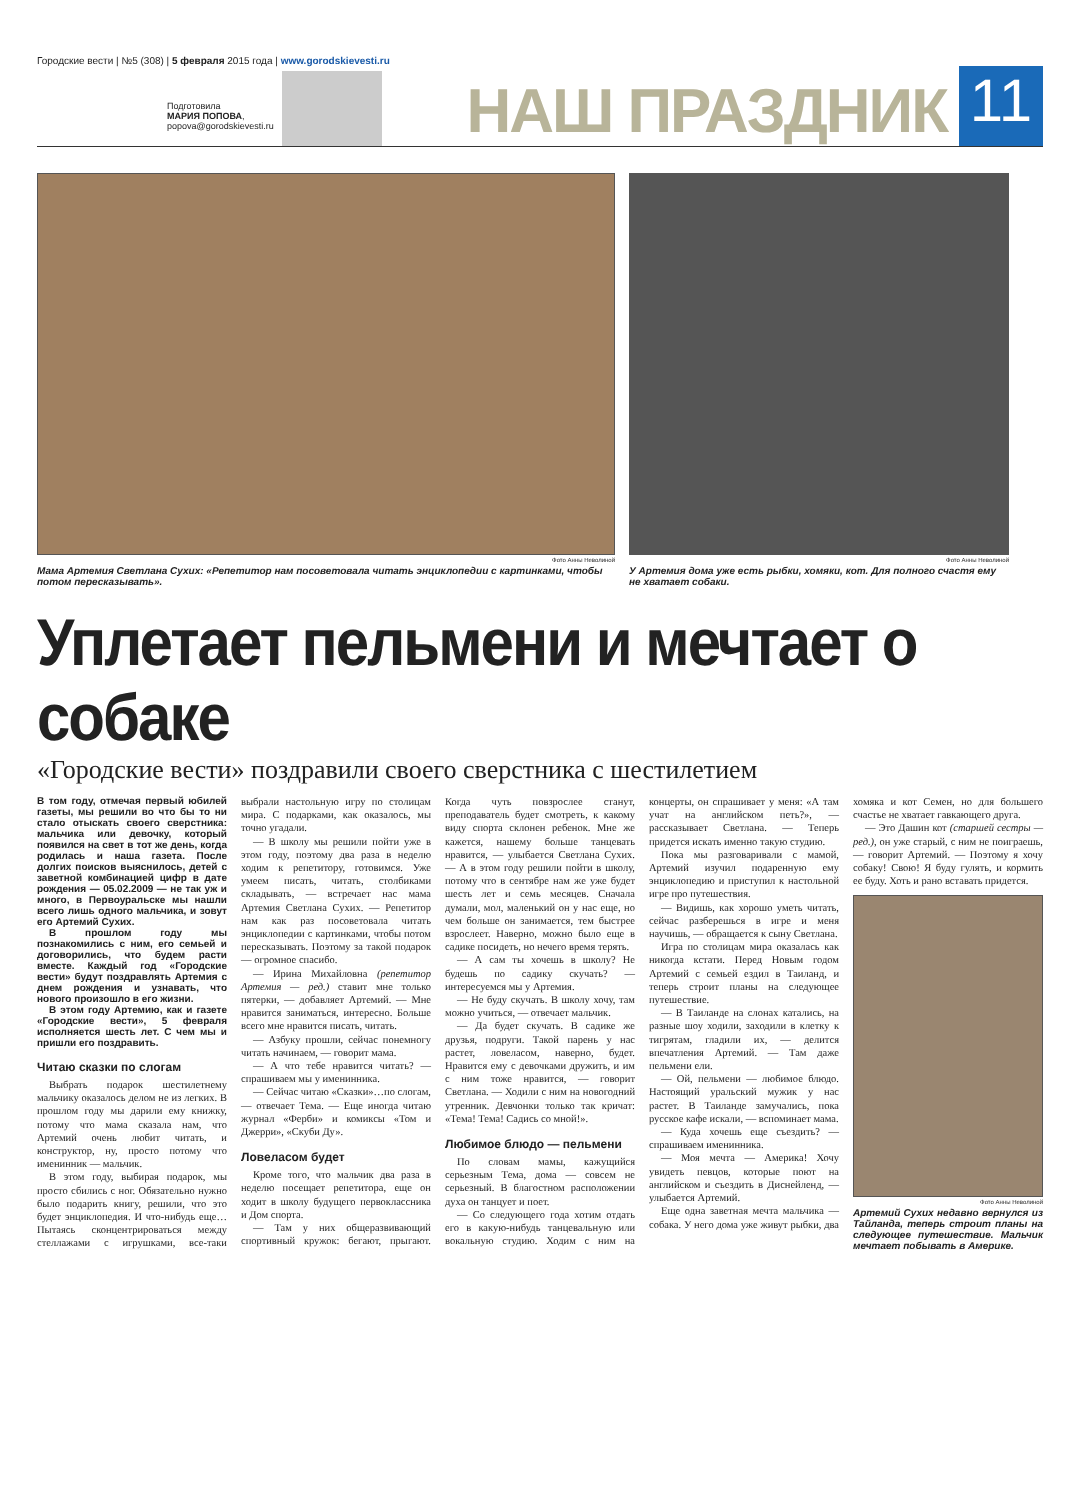Городские вести | №5 (308) | 5 февраля 2015 года | www.gorodskievesti.ru
Подготовила
МАРИЯ ПОПОВА,
popova@gorodskievesti.ru
НАШ ПРАЗДНИК
11
Фото Анны Неволиной
Мама Артемия Светлана Сухих: «Репетитор нам посоветовала читать энциклопедии с картинками, чтобы потом пересказывать».
Фото Анны Неволиной
У Артемия дома уже есть рыбки, хомяки, кот. Для полного счастя ему не хватает собаки.
Уплетает пельмени и мечтает о собаке
«Городские вести» поздравили своего сверстника с шестилетием
В том году, отмечая первый юбилей газеты, мы решили во что бы то ни стало отыскать своего сверстника: мальчика или девочку, который появился на свет в тот же день, когда родилась и наша газета. После долгих поисков выяснилось, детей с заветной комбинацией цифр в дате рождения — 05.02.2009 — не так уж и много, в Первоуральске мы нашли всего лишь одного мальчика, и зовут его Артемий Сухих.
В прошлом году мы познакомились с ним, его семьей и договорились, что будем расти вместе. Каждый год «Городские вести» будут поздравлять Артемия с днем рождения и узнавать, что нового произошло в его жизни.
В этом году Артемию, как и газете «Городские вести», 5 февраля исполняется шесть лет. С чем мы и пришли его поздравить.
Читаю сказки по слогам
Выбрать подарок шестилетнему мальчику оказалось делом не из легких. В прошлом году мы дарили ему книжку, потому что мама сказала нам, что Артемий очень любит читать, и конструктор, ну, просто потому что именинник — мальчик.
В этом году, выбирая подарок, мы просто сбились с ног. Обязательно нужно было подарить книгу, решили, что это будет энциклопедия. И что-нибудь еще… Пытаясь сконцентрироваться между стеллажами с игрушками, все-таки выбрали настольную игру по столицам мира. С подарками, как оказалось, мы точно угадали.
— В школу мы решили пойти уже в этом году, поэтому два раза в неделю ходим к репетитору, готовимся. Уже умеем писать, читать, столбиками складывать, — встречает нас мама Артемия Светлана Сухих. — Репетитор нам как раз посоветовала читать энциклопедии с картинками, чтобы потом пересказывать. Поэтому за такой подарок — огромное спасибо.
— Ирина Михайловна (репетитор Артемия — ред.) ставит мне только пятерки, — добавляет Артемий. — Мне нравится заниматься, интересно. Больше всего мне нравится писать, читать.
— Азбуку прошли, сейчас понемногу читать начинаем, — говорит мама.
— А что тебе нравится читать? — спрашиваем мы у именинника.
— Сейчас читаю «Сказки»…по слогам, — отвечает Тема. — Еще иногда читаю журнал «Ферби» и комиксы «Том и Джерри», «Скуби Ду».
Ловеласом будет
Кроме того, что мальчик два раза в неделю посещает репетитора, еще он ходит в школу будущего первоклассника и Дом спорта.
— Там у них общеразвивающий спортивный кружок: бегают, прыгают. Когда чуть повзрослее станут, преподаватель будет смотреть, к какому виду спорта склонен ребенок. Мне же кажется, нашему больше танцевать нравится, — улыбается Светлана Сухих. — А в этом году решили пойти в школу, потому что в сентябре нам же уже будет шесть лет и семь месяцев. Сначала думали, мол, маленький он у нас еще, но чем больше он занимается, тем быстрее взрослеет. Наверно, можно было еще в садике посидеть, но нечего время терять.
— А сам ты хочешь в школу? Не будешь по садику скучать? — интересуемся мы у Артемия.
— Не буду скучать. В школу хочу, там можно учиться, — отвечает мальчик.
— Да будет скучать. В садике же друзья, подруги. Такой парень у нас растет, ловеласом, наверно, будет. Нравится ему с девочками дружить, и им с ним тоже нравится, — говорит Светлана. — Ходили с ним на новогодний утренник. Девчонки только так кричат: «Тема! Тема! Садись со мной!».
Любимое блюдо — пельмени
По словам мамы, кажущийся серьезным Тема, дома — совсем не серьезный. В благостном расположении духа он танцует и поет.
— Со следующего года хотим отдать его в какую-нибудь танцевальную или вокальную студию. Ходим с ним на концерты, он спрашивает у меня: «А там учат на английском петь?», — рассказывает Светлана. — Теперь придется искать именно такую студию.
Пока мы разговаривали с мамой, Артемий изучил подаренную ему энциклопедию и приступил к настольной игре про путешествия.
— Видишь, как хорошо уметь читать, сейчас разберешься в игре и меня научишь, — обращается к сыну Светлана.
Игра по столицам мира оказалась как никогда кстати. Перед Новым годом Артемий с семьей ездил в Таиланд, и теперь строит планы на следующее путешествие.
— В Таиланде на слонах катались, на разные шоу ходили, заходили в клетку к тигрятам, гладили их, — делится впечатления Артемий. — Там даже пельмени ели.
— Ой, пельмени — любимое блюдо. Настоящий уральский мужик у нас растет. В Таиланде замучались, пока русское кафе искали, — вспоминает мама.
— Куда хочешь еще съездить? — спрашиваем именинника.
— Моя мечта — Америка! Хочу увидеть певцов, которые поют на английском и съездить в Диснейленд, — улыбается Артемий.
Еще одна заветная мечта мальчика — собака. У него дома уже живут рыбки, два хомяка и кот Семен, но для большего счастье не хватает гавкающего друга.
— Это Дашин кот (старшей сестры — ред.), он уже старый, с ним не поиграешь, — говорит Артемий. — Поэтому я хочу собаку! Свою! Я буду гулять, и кормить ее буду. Хоть и рано вставать придется.
Фото Анны Неволиной
Артемий Сухих недавно вернулся из Тайланда, теперь строит планы на следующее путешествие. Мальчик мечтает побывать в Америке.